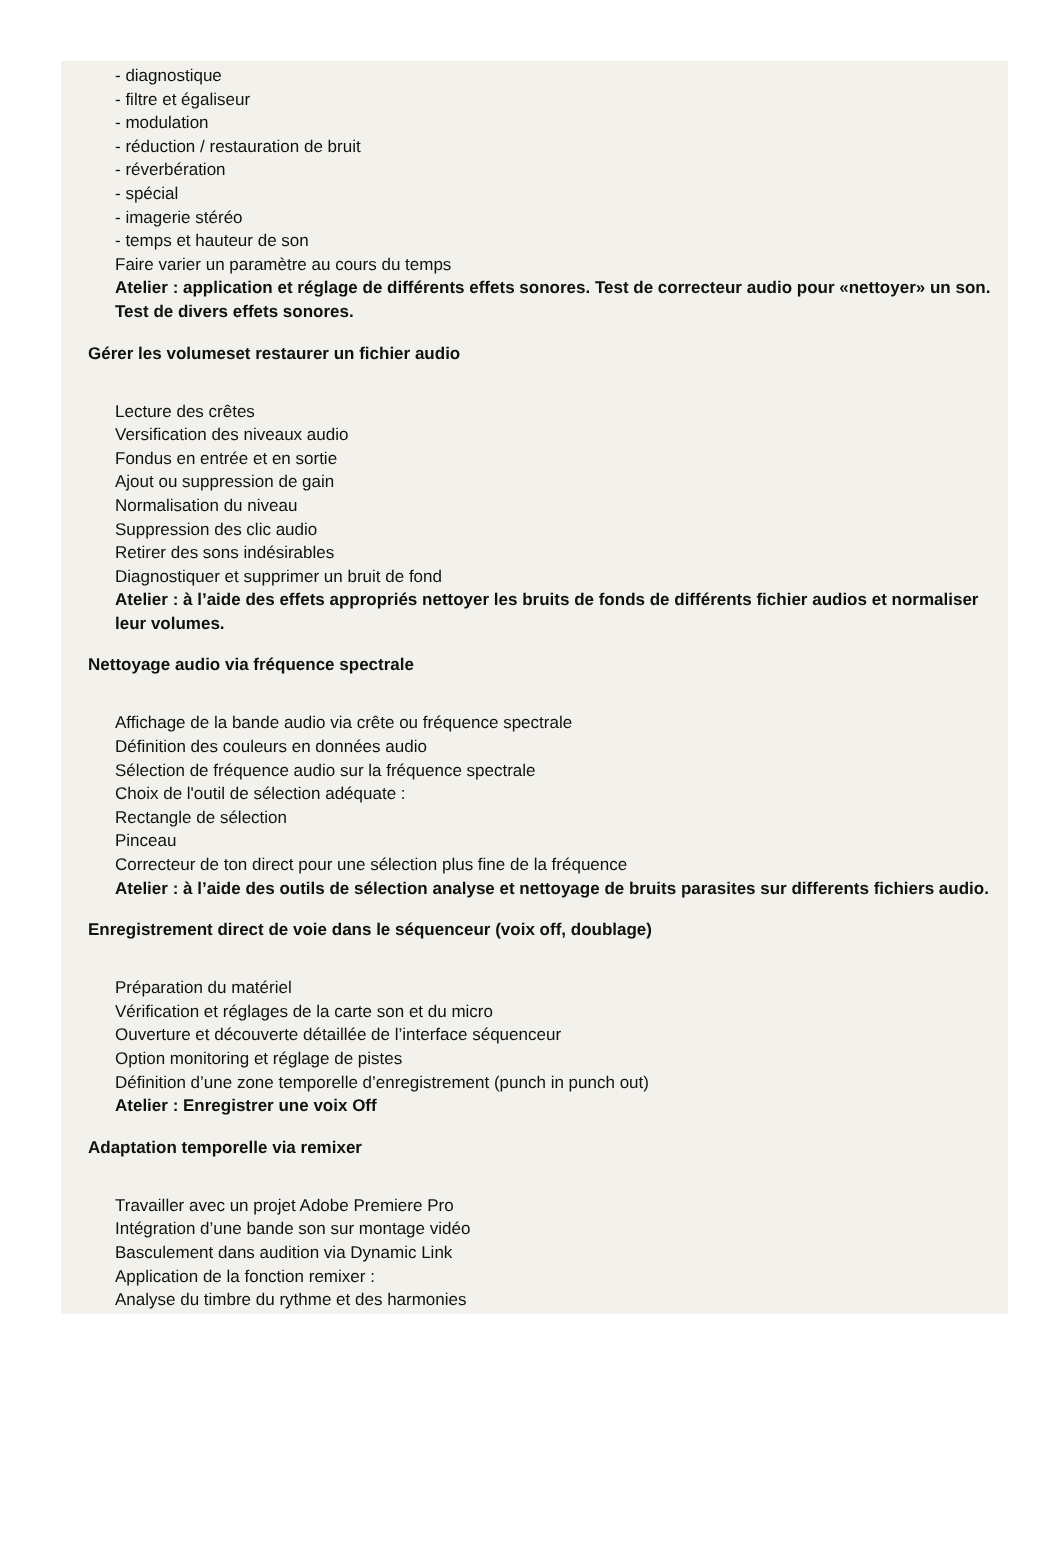- diagnostique
- filtre et égaliseur
- modulation
- réduction / restauration de bruit
- réverbération
- spécial
- imagerie stéréo
- temps et hauteur de son
Faire varier un paramètre au cours du temps
Atelier : application et réglage de différents effets sonores. Test de correcteur audio pour «nettoyer» un son. Test de divers effets sonores.
Gérer les volumeset restaurer un fichier audio
Lecture des crêtes
Versification des niveaux audio
Fondus en entrée et en sortie
Ajout ou suppression de gain
Normalisation du niveau
Suppression des clic audio
Retirer des sons indésirables
Diagnostiquer et supprimer un bruit de fond
Atelier : à l’aide des effets appropriés nettoyer les bruits de fonds de différents fichier audios et normaliser leur volumes.
Nettoyage audio via fréquence spectrale
Affichage de la bande audio via crête ou fréquence spectrale
Définition des couleurs en données audio
Sélection de fréquence audio sur la fréquence spectrale
Choix de l'outil de sélection adéquate :
Rectangle de sélection
Pinceau
Correcteur de ton direct pour une sélection plus fine de la fréquence
Atelier : à l’aide des outils de sélection analyse et nettoyage de bruits parasites sur differents fichiers audio.
Enregistrement direct de voie dans le séquenceur (voix off, doublage)
Préparation du matériel
Vérification et réglages de la carte son et du micro
Ouverture et découverte détaillée de l’interface séquenceur
Option monitoring et réglage de pistes
Définition d’une zone temporelle d’enregistrement (punch in punch out)
Atelier : Enregistrer une voix Off
Adaptation temporelle via remixer
Travailler avec un projet Adobe Premiere Pro
Intégration d’une bande son sur montage vidéo
Basculement dans audition via Dynamic Link
Application de la fonction remixer :
Analyse du timbre du rythme et des harmonies